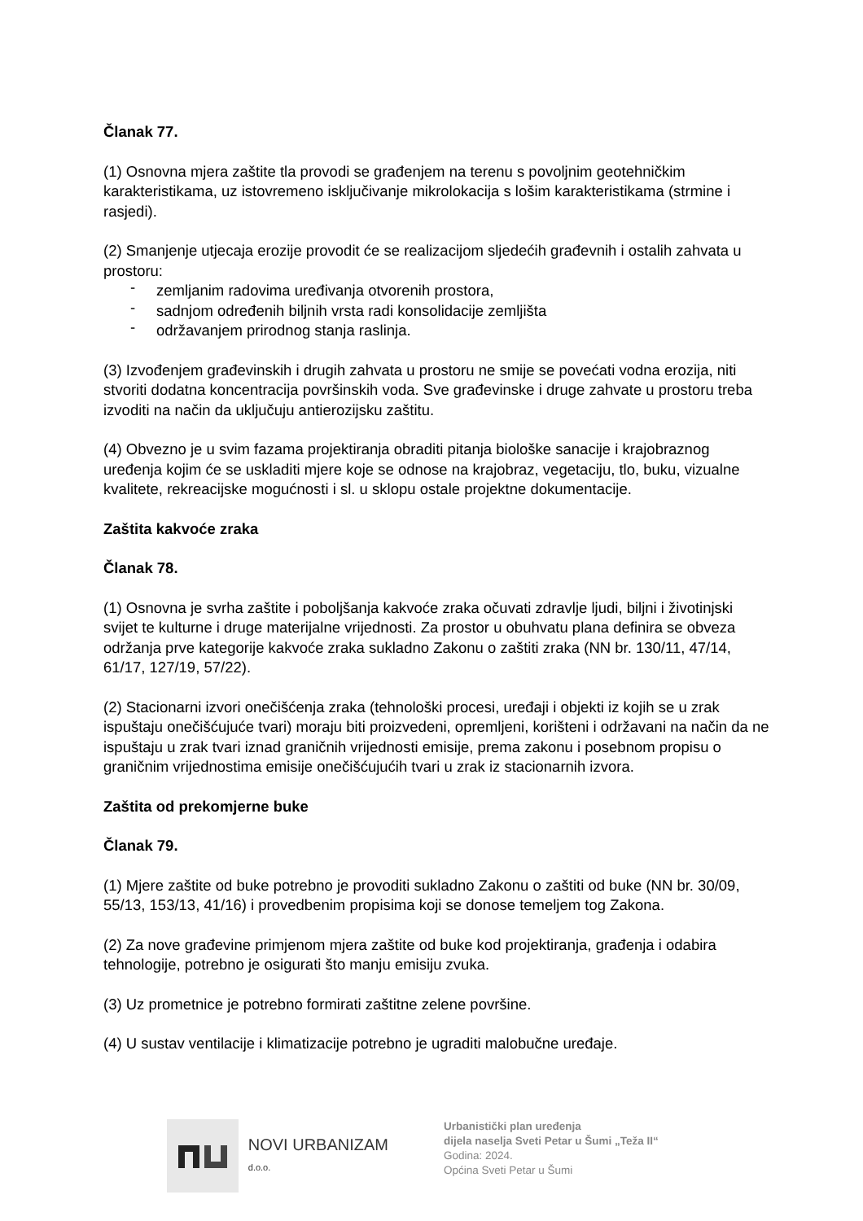Članak 77.
(1) Osnovna mjera zaštite tla provodi se građenjem na terenu s povoljnim geotehničkim karakteristikama, uz istovremeno isključivanje mikrolokacija s lošim karakteristikama (strmine i rasjedi).
(2) Smanjenje utjecaja erozije provodit će se realizacijom sljedećih građevnih i ostalih zahvata u prostoru:
- zemljanim radovima uređivanja otvorenih prostora,
- sadnjom određenih biljnih vrsta radi konsolidacije zemljišta
- održavanjem prirodnog stanja raslinja.
(3) Izvođenjem građevinskih i drugih zahvata u prostoru ne smije se povećati vodna erozija, niti stvoriti dodatna koncentracija površinskih voda. Sve građevinske i druge zahvate u prostoru treba izvoditi na način da uključuju antierozijsku zaštitu.
(4) Obvezno je u svim fazama projektiranja obraditi pitanja biološke sanacije i krajobraznog uređenja kojim će se uskladiti mjere koje se odnose na krajobraz, vegetaciju, tlo, buku, vizualne kvalitete, rekreacijske mogućnosti i sl. u sklopu ostale projektne dokumentacije.
Zaštita kakvoće zraka
Članak 78.
(1) Osnovna je svrha zaštite i poboljšanja kakvoće zraka očuvati zdravlje ljudi, biljni i životinjski svijet te kulturne i druge materijalne vrijednosti. Za prostor u obuhvatu plana definira se obveza održanja prve kategorije kakvoće zraka sukladno Zakonu o zaštiti zraka (NN br. 130/11, 47/14, 61/17, 127/19, 57/22).
(2) Stacionarni izvori onečišćenja zraka (tehnološki procesi, uređaji i objekti iz kojih se u zrak ispuštaju onečišćujuće tvari) moraju biti proizvedeni, opremljeni, korišteni i održavani na način da ne ispuštaju u zrak tvari iznad graničnih vrijednosti emisije, prema zakonu i posebnom propisu o graničnim vrijednostima emisije onečišćujućih tvari u zrak iz stacionarnih izvora.
Zaštita od prekomjerne buke
Članak 79.
(1) Mjere zaštite od buke potrebno je provoditi sukladno Zakonu o zaštiti od buke (NN br. 30/09, 55/13, 153/13, 41/16) i provedbenim propisima koji se donose temeljem tog Zakona.
(2) Za nove građevine primjenom mjera zaštite od buke kod projektiranja, građenja i odabira tehnologije, potrebno je osigurati što manju emisiju zvuka.
(3) Uz prometnice je potrebno formirati zaštitne zelene površine.
(4) U sustav ventilacije i klimatizacije potrebno je ugraditi malobučne uređaje.
NOVI URBANIZAM d.o.o.
Urbanistički plan uređenja
dijela naselja Sveti Petar u Šumi „Teža II“
Godina: 2024.
Općina Sveti Petar u Šumi